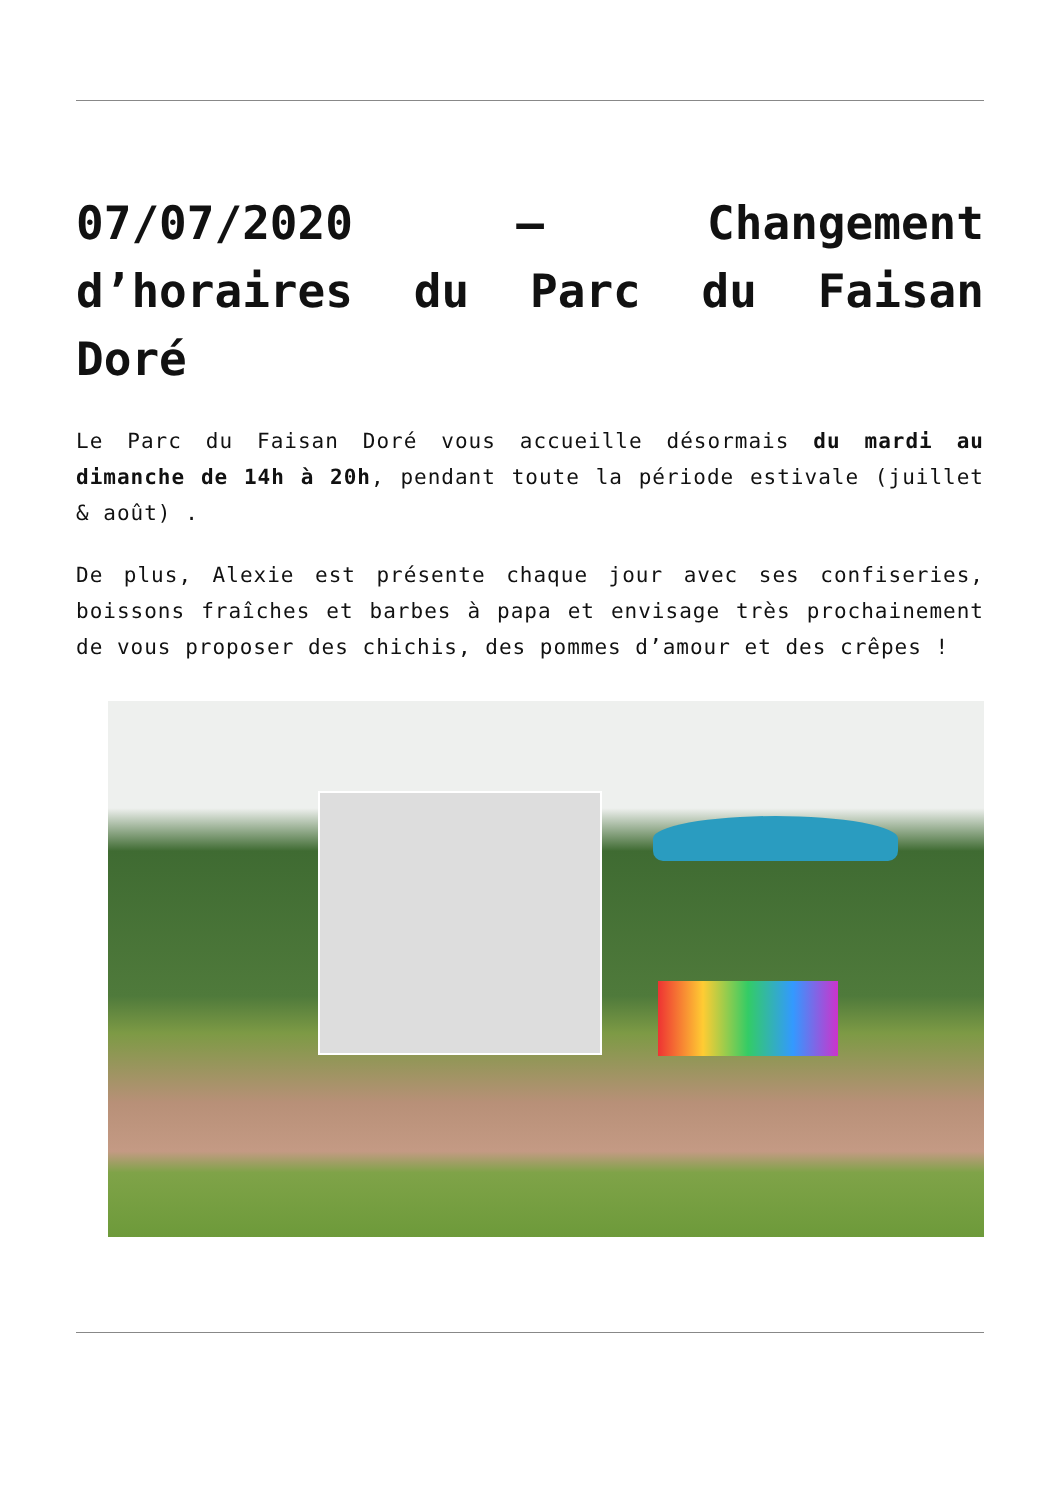07/07/2020 – Changement d’horaires du Parc du Faisan Doré
Le Parc du Faisan Doré vous accueille désormais du mardi au dimanche de 14h à 20h, pendant toute la période estivale (juillet & août) .
De plus, Alexie est présente chaque jour avec ses confiseries, boissons fraîches et barbes à papa et envisage très prochainement de vous proposer des chichis, des pommes d’amour et des crêpes !